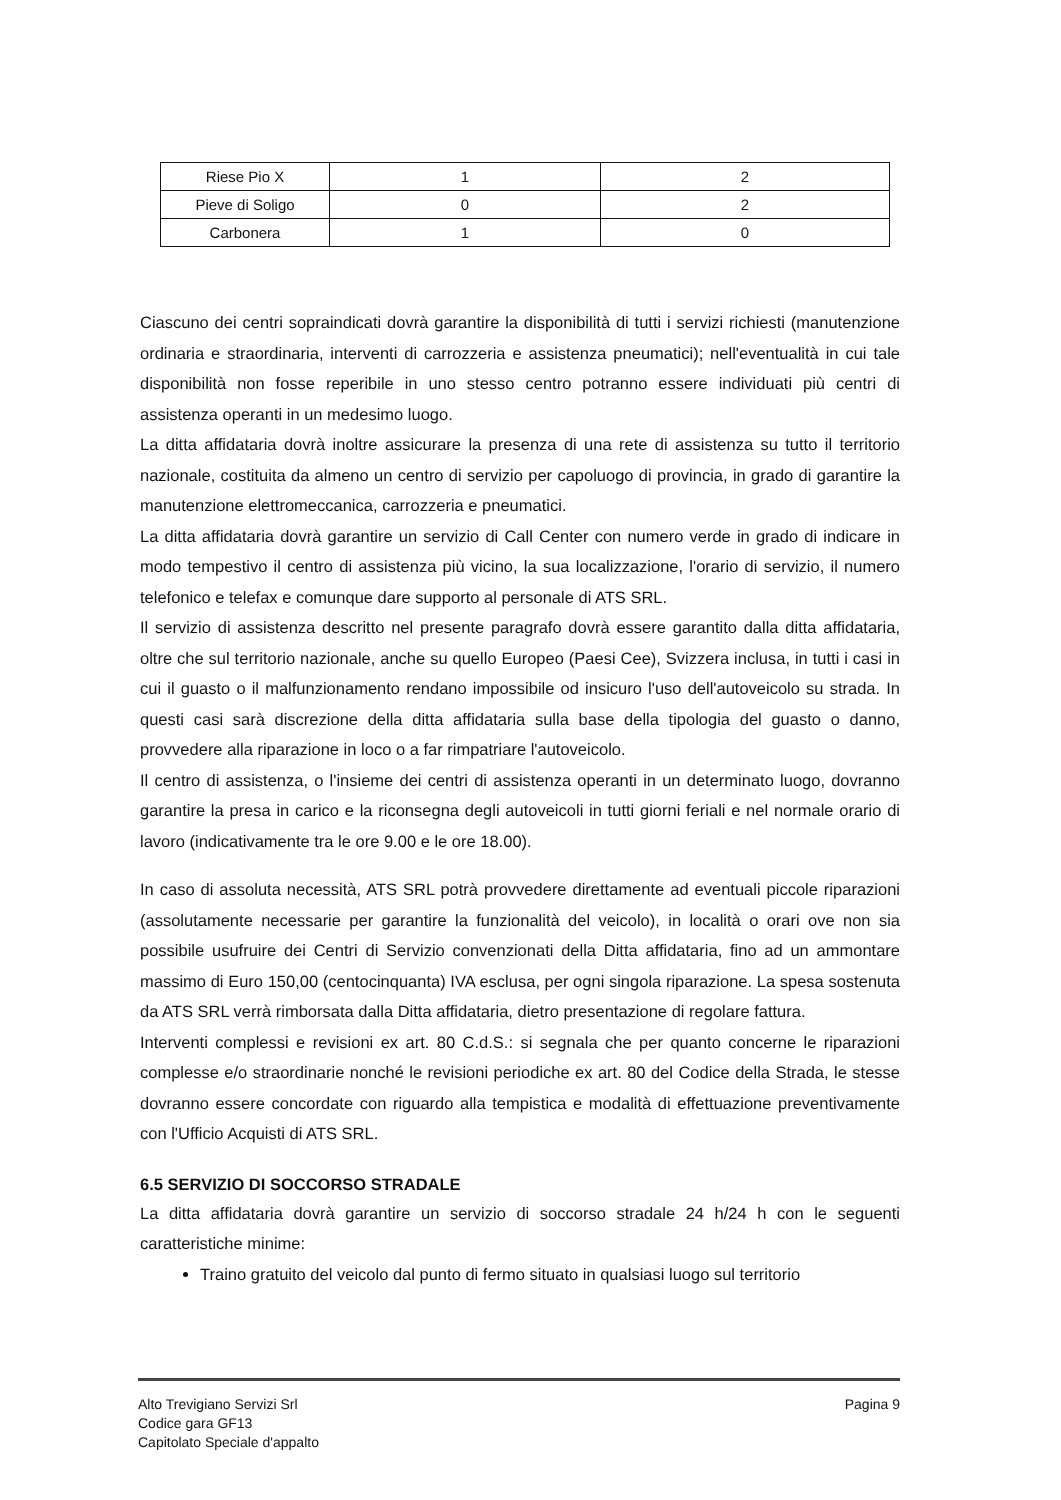| Riese Pio X | 1 | 2 |
| Pieve di Soligo | 0 | 2 |
| Carbonera | 1 | 0 |
Ciascuno dei centri sopraindicati dovrà garantire la disponibilità di tutti i servizi richiesti (manutenzione ordinaria e straordinaria, interventi di carrozzeria e assistenza pneumatici); nell'eventualità in cui tale disponibilità non fosse reperibile in uno stesso centro potranno essere individuati più centri di assistenza operanti in un medesimo luogo.
La ditta affidataria dovrà inoltre assicurare la presenza di una rete di assistenza su tutto il territorio nazionale, costituita da almeno un centro di servizio per capoluogo di provincia, in grado di garantire la manutenzione elettromeccanica, carrozzeria e pneumatici.
La ditta affidataria dovrà garantire un servizio di Call Center con numero verde in grado di indicare in modo tempestivo il centro di assistenza più vicino, la sua localizzazione, l'orario di servizio, il numero telefonico e telefax e comunque dare supporto al personale di ATS SRL.
Il servizio di assistenza descritto nel presente paragrafo dovrà essere garantito dalla ditta affidataria, oltre che sul territorio nazionale, anche su quello Europeo (Paesi Cee), Svizzera inclusa, in tutti i casi in cui il guasto o il malfunzionamento rendano impossibile od insicuro l'uso dell'autoveicolo su strada. In questi casi sarà discrezione della ditta affidataria sulla base della tipologia del guasto o danno, provvedere alla riparazione in loco o a far rimpatriare l'autoveicolo.
Il centro di assistenza, o l'insieme dei centri di assistenza operanti in un determinato luogo, dovranno garantire la presa in carico e la riconsegna degli autoveicoli in tutti giorni feriali e nel normale orario di lavoro (indicativamente tra le ore 9.00 e le ore 18.00).
In caso di assoluta necessità, ATS SRL potrà provvedere direttamente ad eventuali piccole riparazioni (assolutamente necessarie per garantire la funzionalità del veicolo), in località o orari ove non sia possibile usufruire dei Centri di Servizio convenzionati della Ditta affidataria, fino ad un ammontare massimo di Euro 150,00 (centocinquanta) IVA esclusa, per ogni singola riparazione. La spesa sostenuta da ATS SRL verrà rimborsata dalla Ditta affidataria, dietro presentazione di regolare fattura.
Interventi complessi e revisioni ex art. 80 C.d.S.: si segnala che per quanto concerne le riparazioni complesse e/o straordinarie nonché le revisioni periodiche ex art. 80 del Codice della Strada, le stesse dovranno essere concordate con riguardo alla tempistica e modalità di effettuazione preventivamente con l'Ufficio Acquisti di ATS SRL.
6.5 SERVIZIO DI SOCCORSO STRADALE
La ditta affidataria dovrà garantire un servizio di soccorso stradale 24 h/24 h con le seguenti caratteristiche minime:
Traino gratuito del veicolo dal punto di fermo situato in qualsiasi luogo sul territorio
Alto Trevigiano Servizi Srl
Codice gara GF13
Capitolato Speciale d'appalto
Pagina 9